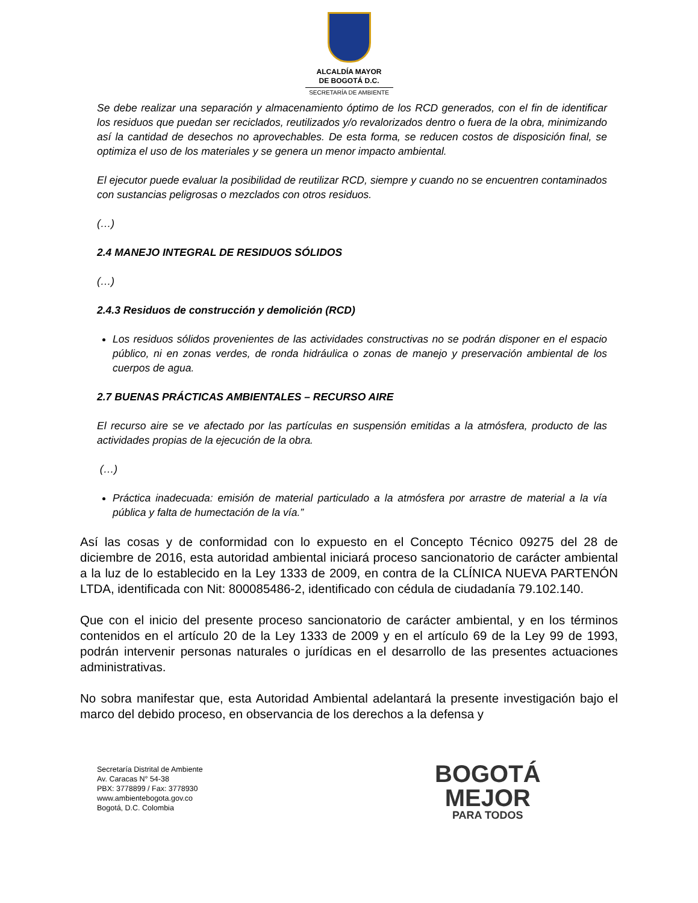ALCALDÍA MAYOR
DE BOGOTÁ D.C.
SECRETARÍA DE AMBIENTE
Se debe realizar una separación y almacenamiento óptimo de los RCD generados, con el fin de identificar los residuos que puedan ser reciclados, reutilizados y/o revalorizados dentro o fuera de la obra, minimizando así la cantidad de desechos no aprovechables. De esta forma, se reducen costos de disposición final, se optimiza el uso de los materiales y se genera un menor impacto ambiental.
El ejecutor puede evaluar la posibilidad de reutilizar RCD, siempre y cuando no se encuentren contaminados con sustancias peligrosas o mezclados con otros residuos.
(…)
2.4 MANEJO INTEGRAL DE RESIDUOS SÓLIDOS
(…)
2.4.3 Residuos de construcción y demolición (RCD)
Los residuos sólidos provenientes de las actividades constructivas no se podrán disponer en el espacio público, ni en zonas verdes, de ronda hidráulica o zonas de manejo y preservación ambiental de los cuerpos de agua.
2.7 BUENAS PRÁCTICAS AMBIENTALES – RECURSO AIRE
El recurso aire se ve afectado por las partículas en suspensión emitidas a la atmósfera, producto de las actividades propias de la ejecución de la obra.
(…)
Práctica inadecuada: emisión de material particulado a la atmósfera por arrastre de material a la vía pública y falta de humectación de la vía.”
Así las cosas y de conformidad con lo expuesto en el Concepto Técnico 09275 del 28 de diciembre de 2016, esta autoridad ambiental iniciará proceso sancionatorio de carácter ambiental a la luz de lo establecido en la Ley 1333 de 2009, en contra de la CLÍNICA NUEVA PARTENÓN LTDA, identificada con Nit: 800085486-2, identificado con cédula de ciudadanía 79.102.140.
Que con el inicio del presente proceso sancionatorio de carácter ambiental, y en los términos contenidos en el artículo 20 de la Ley 1333 de 2009 y en el artículo 69 de la Ley 99 de 1993, podrán intervenir personas naturales o jurídicas en el desarrollo de las presentes actuaciones administrativas.
No sobra manifestar que, esta Autoridad Ambiental adelantará la presente investigación bajo el marco del debido proceso, en observancia de los derechos a la defensa y
Secretaría Distrital de Ambiente
Av. Caracas N° 54-38
PBX: 3778899 / Fax: 3778930
www.ambientebogota.gov.co
Bogotá, D.C. Colombia
BOGOTÁ
MEJOR
PARA TODOS